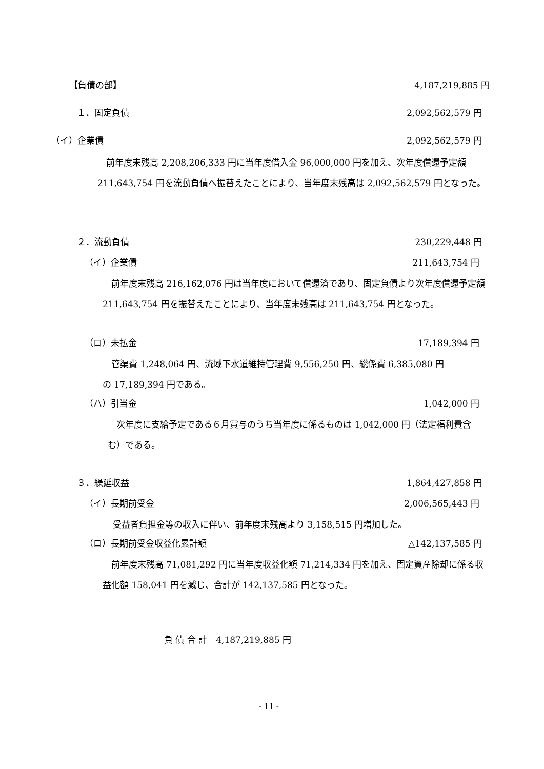【負債の部】 4,187,219,885 円
１．固定負債 2,092,562,579 円
（イ）企業債 2,092,562,579 円
　前年度末残高 2,208,206,333 円に当年度借入金 96,000,000 円を加え、次年度償還予定額 211,643,754 円を流動負債へ振替えたことにより、当年度末残高は 2,092,562,579 円となった。
２．流動負債 230,229,448 円
（イ）企業債 211,643,754 円
　前年度末残高 216,162,076 円は当年度において償還済であり、固定負債より次年度償還予定額 211,643,754 円を振替えたことにより、当年度末残高は 211,643,754 円となった。
（ロ）未払金 17,189,394 円
　管渠費 1,248,064 円、流域下水道維持管理費 9,556,250 円、総係費 6,385,080 円の 17,189,394 円である。
（ハ）引当金 1,042,000 円
　次年度に支給予定である６月賞与のうち当年度に係るものは 1,042,000 円（法定福利費含む）である。
３．繰延収益 1,864,427,858 円
（イ）長期前受金 2,006,565,443 円
受益者負担金等の収入に伴い、前年度末残高より 3,158,515 円増加した。
（ロ）長期前受金収益化累計額 △142,137,585 円
　前年度末残高 71,081,292 円に当年度収益化額 71,214,334 円を加え、固定資産除却に係る収益化額 158,041 円を減じ、合計が 142,137,585 円となった。
負 債 合 計　4,187,219,885 円
- 11 -